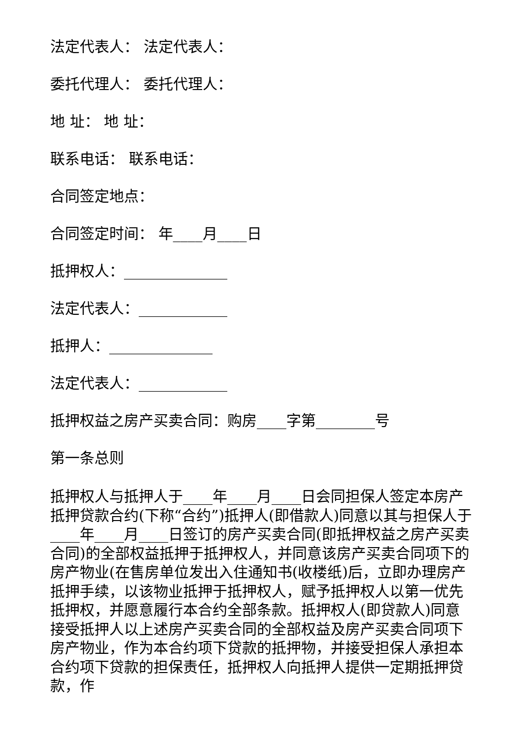法定代表人： 法定代表人：
委托代理人： 委托代理人：
地 址： 地 址：
联系电话： 联系电话：
合同签定地点：
合同签定时间： 年____月____日
抵押权人：______________
法定代表人：____________
抵押人：______________
法定代表人：____________
抵押权益之房产买卖合同：购房____字第________号
第一条总则
抵押权人与抵押人于____年____月____日会同担保人签定本房产抵押贷款合约(下称“合约”)抵押人(即借款人)同意以其与担保人于____年____月____日签订的房产买卖合同(即抵押权益之房产买卖合同)的全部权益抵押于抵押权人，并同意该房产买卖合同项下的房产物业(在售房单位发出入住通知书(收楼纸)后，立即办理房产抵押手续，以该物业抵押于抵押权人，赋予抵押权人以第一优先抵押权，并愿意履行本合约全部条款。抵押权人(即贷款人)同意接受抵押人以上述房产买卖合同的全部权益及房产买卖合同项下房产物业，作为本合约项下贷款的抵押物，并接受担保人承担本合约项下贷款的担保责任，抵押权人向抵押人提供一定期抵押贷款，作